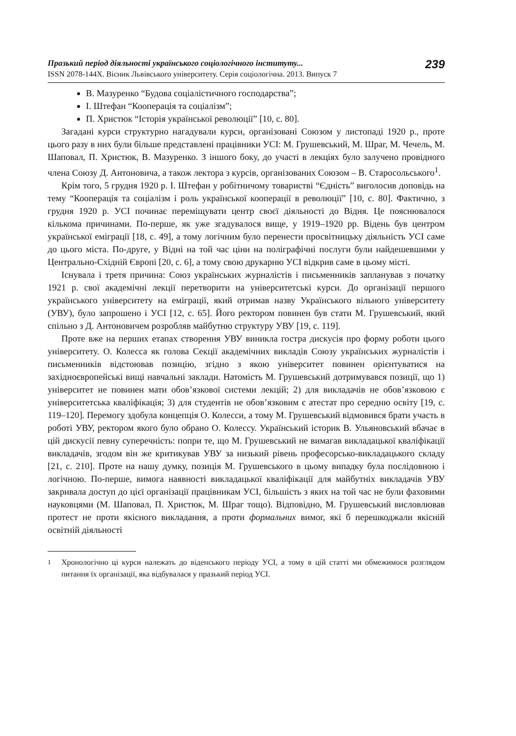Празький період діяльності українського соціологічного інституту...
ISSN 2078-144X. Вісник Львівського університету. Серія соціологічна. 2013. Випуск 7
239
В. Мазуренко “Будова соціалістичного господарства”;
І. Штефан “Кооперація та соціалізм”;
П. Христюк “Історія української революції” [10, с. 80].
Загадані курси структурно нагадували курси, організовані Союзом у листопаді 1920 р., проте цього разу в них були більше представлені працівники УСІ: М. Грушевський, М. Шраг, М. Чечель, М. Шаповал, П. Христюк, В. Мазуренко. З іншого боку, до участі в лекціях було залучено провідного члена Союзу Д. Антоновича, а також лектора з курсів, організованих Союзом – В. Старосольського<sup>1</sup>.
Крім того, 5 грудня 1920 р. І. Штефан у робітничому товаристві “Єдність” виголосив доповідь на тему “Кооперація та соціалізм і роль української кооперації в революції” [10, с. 80]. Фактично, з грудня 1920 р. УСІ починає переміщувати центр своєї діяльності до Відня. Це пояснювалося кількома причинами. По-перше, як уже згадувалося вище, у 1919–1920 рр. Відень був центром української еміграції [18, с. 49], а тому логічним було перенести просвітницьку діяльність УСІ саме до цього міста. По-друге, у Відні на той час ціни на поліграфічні послуги були найдешевшими у Центрально-Східній Європі [20, с. 6], а тому свою друкарню УСІ відкрив саме в цьому місті.
Існувала і третя причина: Союз українських журналістів і письменників запланував з початку 1921 р. свої академічні лекції перетворити на університетські курси. До організації першого українського університету на еміграції, який отримав назву Українського вільного університету (УВУ), було запрошено і УСІ [12, с. 65]. Його ректором повинен був стати М. Грушевський, який спільно з Д. Антоновичем розробляв майбутню структуру УВУ [19, с. 119].
Проте вже на перших етапах створення УВУ виникла гостра дискусія про форму роботи цього університету. О. Колесса як голова Секції академічних викладів Союзу українських журналістів і письменників відстоював позицію, згідно з якою університет повинен орієнтуватися на західноєвропейські вищі навчальні заклади. Натомість М. Грушевський дотримувався позиції, що 1) університет не повинен мати обов’язкової системи лекцій; 2) для викладачів не обов’язковою є університетська кваліфікація; 3) для студентів не обов’язковим є атестат про середню освіту [19, с. 119–120]. Перемогу здобула концепція О. Колесси, а тому М. Грушевський відмовився брати участь в роботі УВУ, ректором якого було обрано О. Колессу. Український історик В. Ульяновський вбачає в цій дискусії певну суперечність: попри те, що М. Грушевський не вимагав викладацької кваліфікації викладачів, згодом він же критикував УВУ за низький рівень професорсько-викладацького складу [21, с. 210]. Проте на нашу думку, позиція М. Грушевського в цьому випадку була послідовною і логічною. По-перше, вимога наявності викладацької кваліфікації для майбутніх викладачів УВУ закривала доступ до цієї організації працівникам УСІ, більшість з яких на той час не були фаховими науковцями (М. Шаповал, П. Христюк, М. Шраг тощо). Відповідно, М. Грушевський висловлював протест не проти якісного викладання, а проти формальних вимог, які б перешкоджали якісній освітній діяльності
<sup>1</sup> Хронологічно ці курси належать до віденського періоду УСІ, а тому в цій статті ми обмежимося розглядом питання їх організації, яка відбувалася у празький період УСІ.